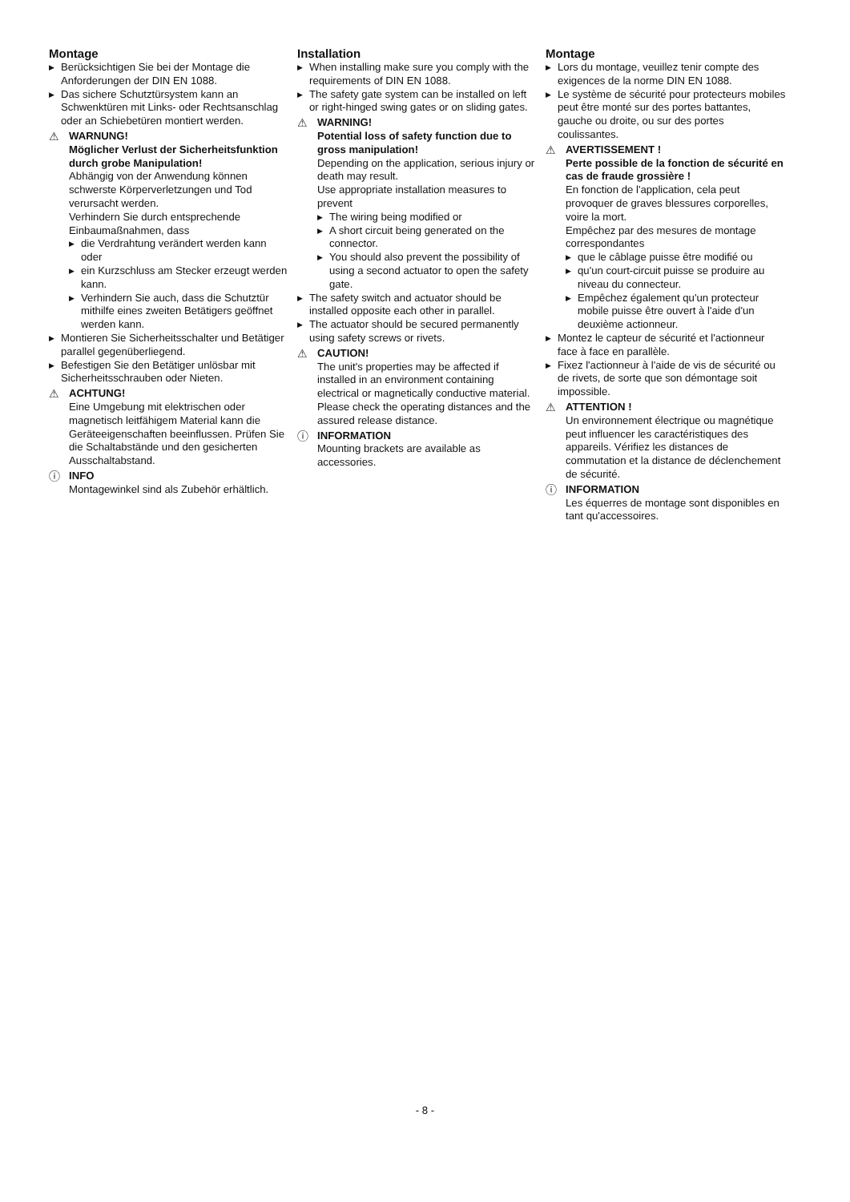Montage
▶ Berücksichtigen Sie bei der Montage die Anforderungen der DIN EN 1088.
▶ Das sichere Schutztürsystem kann an Schwenktüren mit Links- oder Rechtsanschlag oder an Schiebetüren montiert werden.
⚠ WARNUNG!
Möglicher Verlust der Sicherheitsfunktion durch grobe Manipulation!
Abhängig von der Anwendung können schwerste Körperverletzungen und Tod verursacht werden.
Verhindern Sie durch entsprechende Einbaumaßnahmen, dass
▶ die Verdrahtung verändert werden kann oder
▶ ein Kurzschluss am Stecker erzeugt werden kann.
▶ Verhindern Sie auch, dass die Schutztür mithilfe eines zweiten Betätigers geöffnet werden kann.
▶ Montieren Sie Sicherheitsschalter und Betätiger parallel gegenüberliegend.
▶ Befestigen Sie den Betätiger unlösbar mit Sicherheitsschrauben oder Nieten.
⚠ ACHTUNG!
Eine Umgebung mit elektrischen oder magnetisch leitfähigem Material kann die Geräteeigenschaften beeinflussen. Prüfen Sie die Schaltabstände und den gesicherten Ausschaltabstand.
ⓘ INFO
Montagewinkel sind als Zubehör erhältlich.
Installation
▶ When installing make sure you comply with the requirements of DIN EN 1088.
▶ The safety gate system can be installed on left or right-hinged swing gates or on sliding gates.
⚠ WARNING!
Potential loss of safety function due to gross manipulation!
Depending on the application, serious injury or death may result.
Use appropriate installation measures to prevent
▶ The wiring being modified or
▶ A short circuit being generated on the connector.
▶ You should also prevent the possibility of using a second actuator to open the safety gate.
▶ The safety switch and actuator should be installed opposite each other in parallel.
▶ The actuator should be secured permanently using safety screws or rivets.
⚠ CAUTION!
The unit's properties may be affected if installed in an environment containing electrical or magnetically conductive material. Please check the operating distances and the assured release distance.
ⓘ INFORMATION
Mounting brackets are available as accessories.
Montage
▶ Lors du montage, veuillez tenir compte des exigences de la norme DIN EN 1088.
▶ Le système de sécurité pour protecteurs mobiles peut être monté sur des portes battantes, gauche ou droite, ou sur des portes coulissantes.
⚠ AVERTISSEMENT !
Perte possible de la fonction de sécurité en cas de fraude grossière !
En fonction de l'application, cela peut provoquer de graves blessures corporelles, voire la mort.
Empêchez par des mesures de montage correspondantes
▶ que le câblage puisse être modifié ou
▶ qu'un court-circuit puisse se produire au niveau du connecteur.
▶ Empêchez également qu'un protecteur mobile puisse être ouvert à l'aide d'un deuxième actionneur.
▶ Montez le capteur de sécurité et l'actionneur face à face en parallèle.
▶ Fixez l'actionneur à l'aide de vis de sécurité ou de rivets, de sorte que son démontage soit impossible.
⚠ ATTENTION !
Un environnement électrique ou magnétique peut influencer les caractéristiques des appareils. Vérifiez les distances de commutation et la distance de déclenchement de sécurité.
ⓘ INFORMATION
Les équerres de montage sont disponibles en tant qu'accessoires.
- 8 -